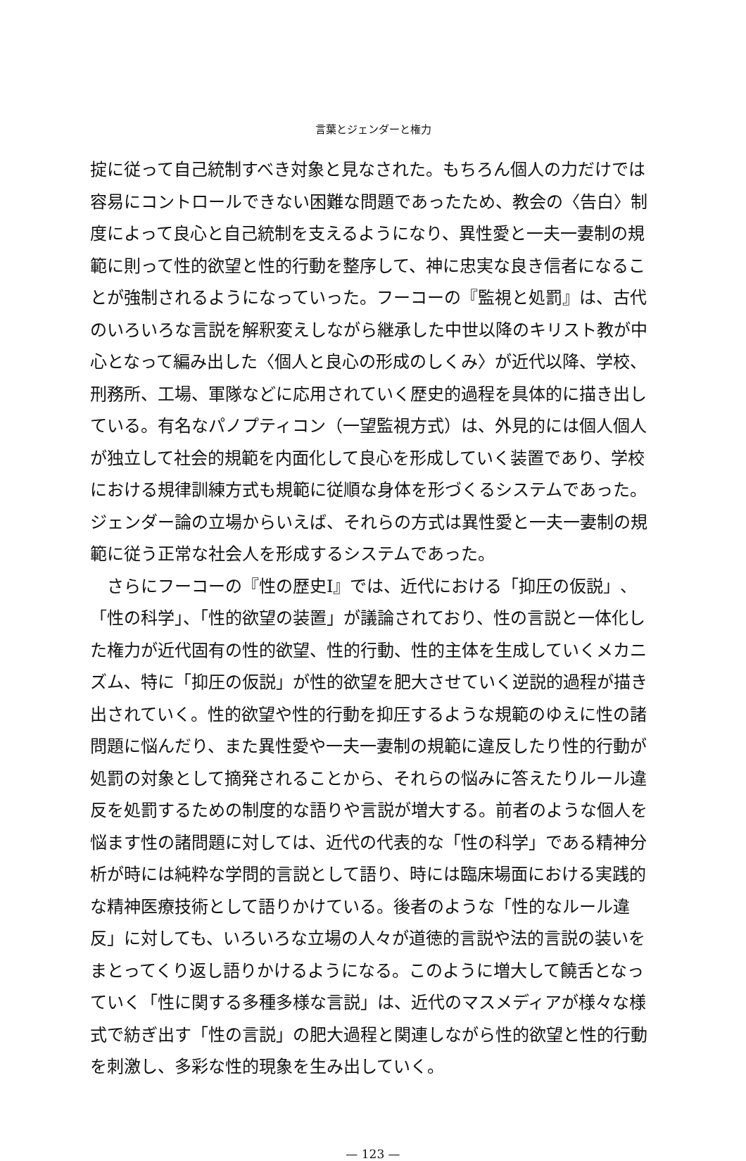言葉とジェンダーと権力
掟に従って自己統制すべき対象と見なされた。もちろん個人の力だけでは容易にコントロールできない困難な問題であったため、教会の〈告白〉制度によって良心と自己統制を支えるようになり、異性愛と一夫一妻制の規範に則って性的欲望と性的行動を整序して、神に忠実な良き信者になることが強制されるようになっていった。フーコーの『監視と処罰』は、古代のいろいろな言説を解釈変えしながら継承した中世以降のキリスト教が中心となって編み出した〈個人と良心の形成のしくみ〉が近代以降、学校、刑務所、工場、軍隊などに応用されていく歴史的過程を具体的に描き出している。有名なパノプティコン（一望監視方式）は、外見的には個人個人が独立して社会的規範を内面化して良心を形成していく装置であり、学校における規律訓練方式も規範に従順な身体を形づくるシステムであった。ジェンダー論の立場からいえば、それらの方式は異性愛と一夫一妻制の規範に従う正常な社会人を形成するシステムであった。
さらにフーコーの『性の歴史Ⅰ』では、近代における「抑圧の仮説」、「性の科学」、「性的欲望の装置」が議論されており、性の言説と一体化した権力が近代固有の性的欲望、性的行動、性的主体を生成していくメカニズム、特に「抑圧の仮説」が性的欲望を肥大させていく逆説的過程が描き出されていく。性的欲望や性的行動を抑圧するような規範のゆえに性の諸問題に悩んだり、また異性愛や一夫一妻制の規範に違反したり性的行動が処罰の対象として摘発されることから、それらの悩みに答えたりルール違反を処罰するための制度的な語りや言説が増大する。前者のような個人を悩ます性の諸問題に対しては、近代の代表的な「性の科学」である精神分析が時には純粋な学問的言説として語り、時には臨床場面における実践的な精神医療技術として語りかけている。後者のような「性的なルール違反」に対しても、いろいろな立場の人々が道徳的言説や法的言説の装いをまとってくり返し語りかけるようになる。このように増大して饒舌となっていく「性に関する多種多様な言説」は、近代のマスメディアが様々な様式で紡ぎ出す「性の言説」の肥大過程と関連しながら性的欲望と性的行動を刺激し、多彩な性的現象を生み出していく。
— 123 —